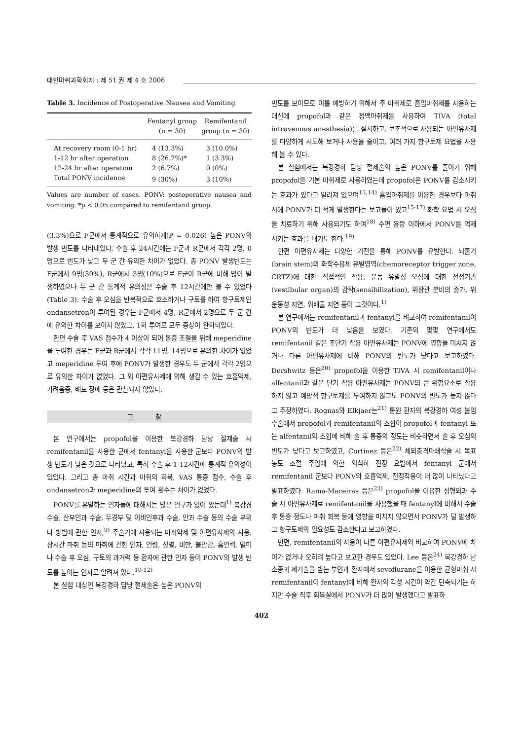대한마취과학회지 : 제 51 권 제 4 호 2006
Table 3. Incidence of Postoperative Nausea and Vomiting
| | Fentanyl group (n = 30) | Remifentanil group (n = 30) |
| --- | --- | --- |
| At recovery room (0-1 hr) | 4 (13.3%) | 3 (10.0%) |
| 1-12 hr after operation | 8 (26.7%)* | 1 (3.3%) |
| 12-24 hr after operation | 2 (6.7%) | 0 (0%) |
| Total PONV incidence | 9 (30%) | 3 (10%) |
Values are number of cases. PONV: postoperative nausea and vomiting. *p < 0.05 compared to remifentanil group.
(3.3%)으로 F군에서 통계적으로 유의하게(P = 0.026) 높은 PONV의 발생 빈도를 나타내었다. 수술 후 24시간에는 F군과 R군에서 각각 2명, 0명으로 빈도가 낮고 두 군 간 유의한 차이가 없었다. 총 PONV 발생빈도는 F군에서 9명(30%), R군에서 3명(10%)으로 F군이 R군에 비해 많이 발생하였으나 두 군 간 통계적 유의성은 수술 후 12시간에만 볼 수 있었다(Table 3). 수술 후 오심을 반복적으로 호소하거나 구토를 하여 항구토제인 ondansetron이 투여된 경우는 F군에서 4명, R군에서 2명으로 두 군 간에 유의한 차이를 보이지 않았고, 1회 투여로 모두 증상이 완화되었다.
한편 수술 후 VAS 점수가 4 이상이 되어 통증 조절을 위해 meperidine을 투여한 경우는 F군과 R군에서 각각 11명, 14명으로 유의한 차이가 없었고 meperidine 투여 후에 PONV가 발생한 경우도 두 군에서 각각 2명으로 유의한 차이가 없었다. 그 외 아편유사제에 의해 생길 수 있는 호흡억제, 가려움증, 배뇨 장애 등은 관찰되지 않았다.
고 찰
본 연구에서는 propofol을 이용한 복강경하 담낭 절제술 시 remifentanil을 사용한 군에서 fentanyl을 사용한 군보다 PONV의 발생 빈도가 낮은 것으로 나타났고, 특히 수술 후 1-12시간에 통계적 유의성이 있었다. 그리고 총 마취 시간과 마취의 회복, VAS 통증 점수, 수술 후 ondansetron과 meperidine의 투여 횟수는 차이가 없었다.
PONV를 유발하는 인자들에 대해서는 많은 연구가 있어 왔는데<sup>1)</sup> 복강경 수술, 산부인과 수술, 두경부 및 이비인후과 수술, 안과 수술 등의 수술 부위나 방법에 관한 인자,<sup>9)</sup> 주술기에 사용되는 마취약제 및 아편유사제의 사용, 장시간 마취 등의 마취에 관한 인자, 연령, 성별, 비만, 불안감, 흡연력, 멀미나 수술 후 오심, 구토의 과거력 등 환자에 관한 인자 등이 PONV의 발생 빈도를 높이는 인자로 알려져 있다.<sup>10-12)</sup>
본 실험 대상인 복강경하 담낭 절제술은 높은 PONV의
빈도를 보이므로 이를 예방하기 위해서 주 마취제로 흡입마취제를 사용하는 대신에 propofol과 같은 정맥마취제를 사용하여 TIVA (total intravenous anesthesia)를 실시하고, 보조적으로 사용되는 아편유사제를 다양하게 시도해 보거나 사용을 줄이고, 여러 가지 항구토제 요법을 사용해 볼 수 있다.
본 실험에서는 복강경하 담낭 절제술의 높은 PONV를 줄이기 위해 propofol을 기본 마취제로 사용하였는데 propofol은 PONV를 감소시키는 효과가 있다고 알려져 있으며<sup>13,14)</sup> 흡입마취제를 이용한 경우보다 마취 시에 PONV가 더 적게 발생한다는 보고들이 있고<sup>15-17)</sup> 화학 요법 시 오심을 치료하기 위해 사용되기도 하며<sup>18)</sup> 수면 용량 이하에서 PONV를 억제 시키는 효과를 내기도 한다.<sup>19)</sup>
한편 아편유사제는 다양한 기전을 통해 PONV를 유발한다. 뇌줄기(brain stem)의 화학수용체 유발영역(chemoreceptor trigger zone, CRTZ)에 대한 직접적인 작용, 운동 유발성 오심에 대한 전정기관(vestibular organ)의 감작(sensibilization), 위장관 분비의 증가, 위운동성 지연, 위배출 지연 등이 그것이다.<sup>1)</sup>
본 연구에서는 remifentanil과 fentanyl을 비교하여 remifentanil이 PONV의 빈도가 더 낮음을 보였다. 기존의 몇몇 연구에서도 remifentanil 같은 초단기 작용 아편유사제는 PONV에 영향을 미치지 않거나 다른 아편유사제에 비해 PONV의 빈도가 낮다고 보고하였다. Dershwitz 등은<sup>20)</sup> propofol을 이용한 TIVA 시 remifentanil이나 alfentanil과 같은 단기 작용 아편유사제는 PONV의 큰 위험요소로 작용하지 않고 예방적 항구토제를 투여하지 않고도 PONV의 빈도가 높지 않다고 주장하였다. Rognas와 Elkjaer는<sup>21)</sup> 통원 환자의 복강경하 여성 불임수술에서 propofol과 remifentanil의 조합이 propofol과 fentanyl 또는 alfentanil의 조합에 비해 술 후 통증의 정도는 비슷하면서 술 후 오심의 빈도가 낮다고 보고하였고, Cortinez 등은<sup>22)</sup> 체외충격파쇄석술 시 목표 농도 조절 주입에 의한 의식하 진정 요법에서 fentanyl 군에서 remifentanil 군보다 PONV와 호흡억제, 진정작용이 더 많이 나타났다고 발표하였다. Rama-Maceiras 등은<sup>23)</sup> propofol을 이용한 성형외과 수술 시 아편유사제로 remifentanil을 사용했을 때 fentanyl에 비해서 수술 후 통증 정도나 마취 회복 등에 영향을 미치지 않으면서 PONV가 덜 발생하고 항구토제의 필요성도 감소한다고 보고하였다.
반면, remifentanil의 사용이 다른 아편유사제와 비교하여 PONV에 차이가 없거나 오히려 높다고 보고한 경우도 있었다. Lee 등은<sup>24)</sup> 복강경하 난소종괴 제거술을 받는 부인과 환자에서 sevoflurane을 이용한 균형마취 시 remifentanil이 fentanyl에 비해 환자의 각성 시간이 약간 단축되기는 하지만 수술 직후 회복실에서 PONV가 더 많이 발생했다고 발표하
402